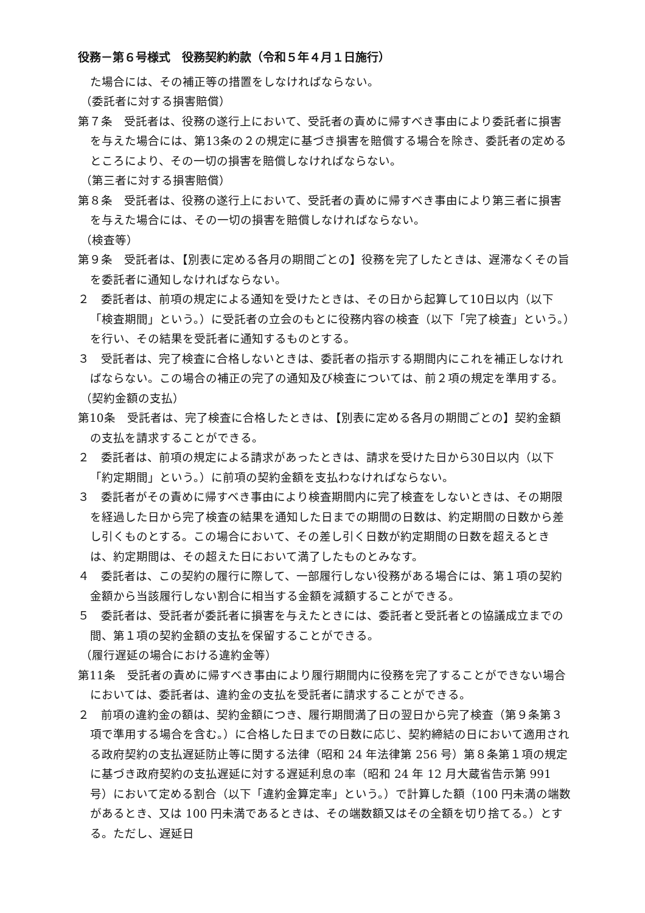役務－第６号様式　役務契約約款（令和５年４月１日施行）
た場合には、その補正等の措置をしなければならない。
（委託者に対する損害賠償）
第７条　受託者は、役務の遂行上において、受託者の責めに帰すべき事由により委託者に損害を与えた場合には、第13条の２の規定に基づき損害を賠償する場合を除き、委託者の定めるところにより、その一切の損害を賠償しなければならない。
（第三者に対する損害賠償）
第８条　受託者は、役務の遂行上において、受託者の責めに帰すべき事由により第三者に損害を与えた場合には、その一切の損害を賠償しなければならない。
（検査等）
第９条　受託者は、【別表に定める各月の期間ごとの】役務を完了したときは、遅滞なくその旨を委託者に通知しなければならない。
２　委託者は、前項の規定による通知を受けたときは、その日から起算して10日以内（以下「検査期間」という。）に受託者の立会のもとに役務内容の検査（以下「完了検査」という。）を行い、その結果を受託者に通知するものとする。
３　受託者は、完了検査に合格しないときは、委託者の指示する期間内にこれを補正しなければならない。この場合の補正の完了の通知及び検査については、前２項の規定を準用する。
（契約金額の支払）
第10条　受託者は、完了検査に合格したときは、【別表に定める各月の期間ごとの】契約金額の支払を請求することができる。
２　委託者は、前項の規定による請求があったときは、請求を受けた日から30日以内（以下「約定期間」という。）に前項の契約金額を支払わなければならない。
３　委託者がその責めに帰すべき事由により検査期間内に完了検査をしないときは、その期限を経過した日から完了検査の結果を通知した日までの期間の日数は、約定期間の日数から差し引くものとする。この場合において、その差し引く日数が約定期間の日数を超えるときは、約定期間は、その超えた日において満了したものとみなす。
４　委託者は、この契約の履行に際して、一部履行しない役務がある場合には、第１項の契約金額から当該履行しない割合に相当する金額を減額することができる。
５　委託者は、受託者が委託者に損害を与えたときには、委託者と受託者との協議成立までの間、第１項の契約金額の支払を保留することができる。
（履行遅延の場合における違約金等）
第11条　受託者の責めに帰すべき事由により履行期間内に役務を完了することができない場合においては、委託者は、違約金の支払を受託者に請求することができる。
２　前項の違約金の額は、契約金額につき、履行期間満了日の翌日から完了検査（第９条第３項で準用する場合を含む。）に合格した日までの日数に応じ、契約締結の日において適用される政府契約の支払遅延防止等に関する法律（昭和 24 年法律第 256 号）第８条第１項の規定に基づき政府契約の支払遅延に対する遅延利息の率（昭和 24 年 12 月大蔵省告示第 991 号）において定める割合（以下「違約金算定率」という。）で計算した額（100 円未満の端数があるとき、又は 100 円未満であるときは、その端数額又はその全額を切り捨てる。）とする。ただし、遅延日